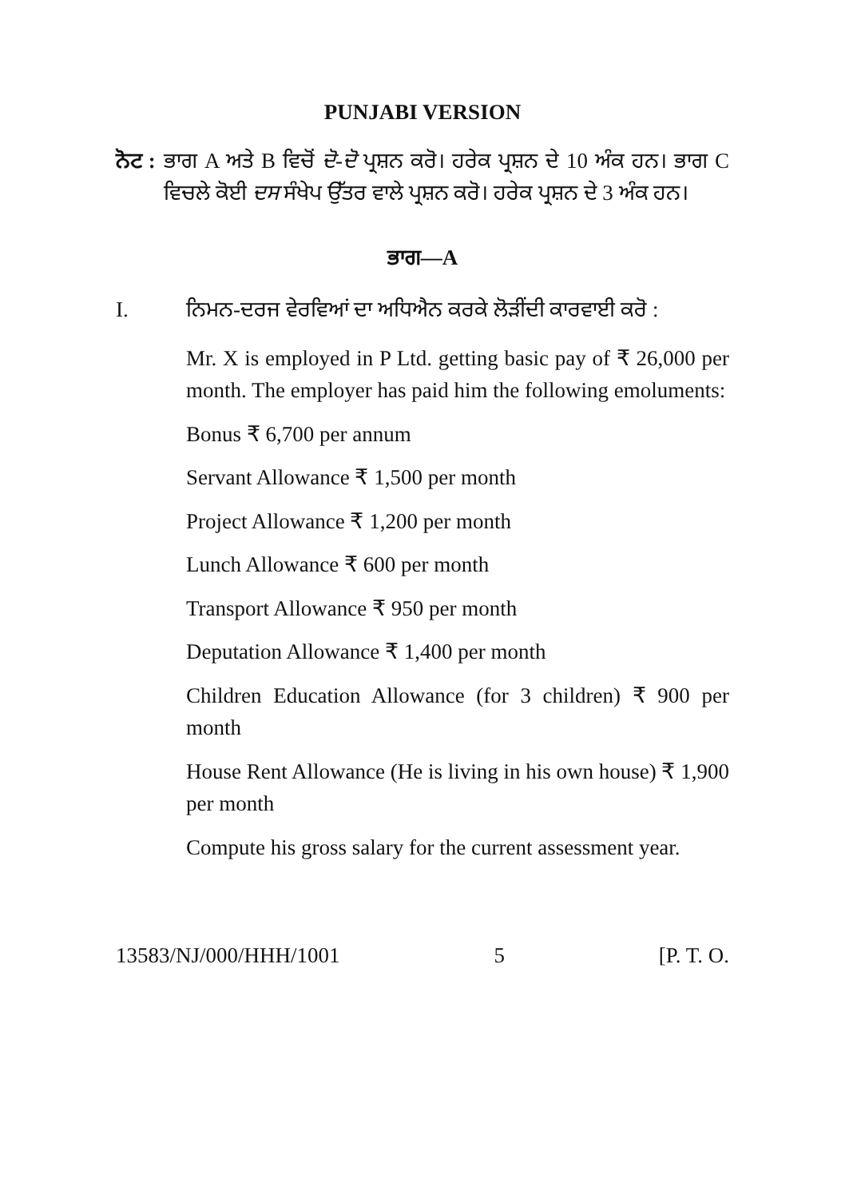PUNJABI VERSION
ਨੋਟ :
ਭਾਗ A ਅਤੇ B ਵਿਚੋਂ ਦੋ-ਦੋ ਪ੍ਰਸ਼ਨ ਕਰੋ। ਹਰੇਕ ਪ੍ਰਸ਼ਨ ਦੇ 10 ਅੰਕ ਹਨ। ਭਾਗ C ਵਿਚਲੇ ਕੋਈ ਦਸ ਸੰਖੇਪ ਉੱਤਰ ਵਾਲੇ ਪ੍ਰਸ਼ਨ ਕਰੋ। ਹਰੇਕ ਪ੍ਰਸ਼ਨ ਦੇ 3 ਅੰਕ ਹਨ।
ਭਾਗ—A
I. ਨਿਮਨ-ਦਰਜ ਵੇਰਵਿਆਂ ਦਾ ਅਧਿਐਨ ਕਰਕੇ ਲੋੜੀਂਦੀ ਕਾਰਵਾਈ ਕਰੋ :
Mr. X is employed in P Ltd. getting basic pay of ₹ 26,000 per month. The employer has paid him the following emoluments:
Bonus ₹ 6,700 per annum
Servant Allowance ₹ 1,500 per month
Project Allowance ₹ 1,200 per month
Lunch Allowance ₹ 600 per month
Transport Allowance ₹ 950 per month
Deputation Allowance ₹ 1,400 per month
Children Education Allowance (for 3 children) ₹ 900 per month
House Rent Allowance (He is living in his own house) ₹ 1,900 per month
Compute his gross salary for the current assessment year.
13583/NJ/000/HHH/1001 5 [P. T. O.